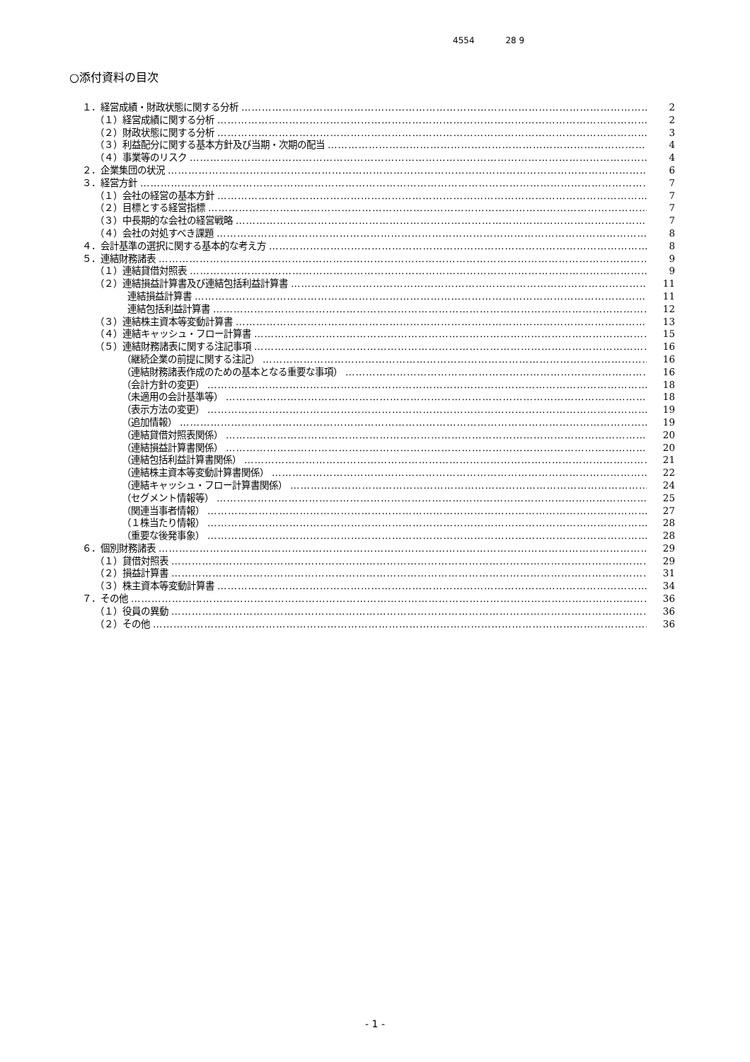4554 28 9
○添付資料の目次
１．経営成績・財政状態に関する分析 2
（１）経営成績に関する分析 2
（２）財政状態に関する分析 3
（３）利益配分に関する基本方針及び当期・次期の配当 4
（４）事業等のリスク 4
２．企業集団の状況 6
３．経営方針 7
（１）会社の経営の基本方針 7
（２）目標とする経営指標 7
（３）中長期的な会社の経営戦略 7
（４）会社の対処すべき課題 8
４．会計基準の選択に関する基本的な考え方 8
５．連結財務諸表 9
（１）連結貸借対照表 9
（２）連結損益計算書及び連結包括利益計算書 11
連結損益計算書 11
連結包括利益計算書 12
（３）連結株主資本等変動計算書 13
（４）連結キャッシュ・フロー計算書 15
（５）連結財務諸表に関する注記事項 16
（継続企業の前提に関する注記） 16
（連結財務諸表作成のための基本となる重要な事項） 16
（会計方針の変更） 18
（未適用の会計基準等） 18
（表示方法の変更） 19
（追加情報） 19
（連結貸借対照表関係） 20
（連結損益計算書関係） 20
（連結包括利益計算書関係） 21
（連結株主資本等変動計算書関係） 22
（連結キャッシュ・フロー計算書関係） 24
（セグメント情報等） 25
（関連当事者情報） 27
（１株当たり情報） 28
（重要な後発事象） 28
６．個別財務諸表 29
（１）貸借対照表 29
（２）損益計算書 31
（３）株主資本等変動計算書 34
７．その他 36
（１）役員の異動 36
（２）その他 36
- 1 -